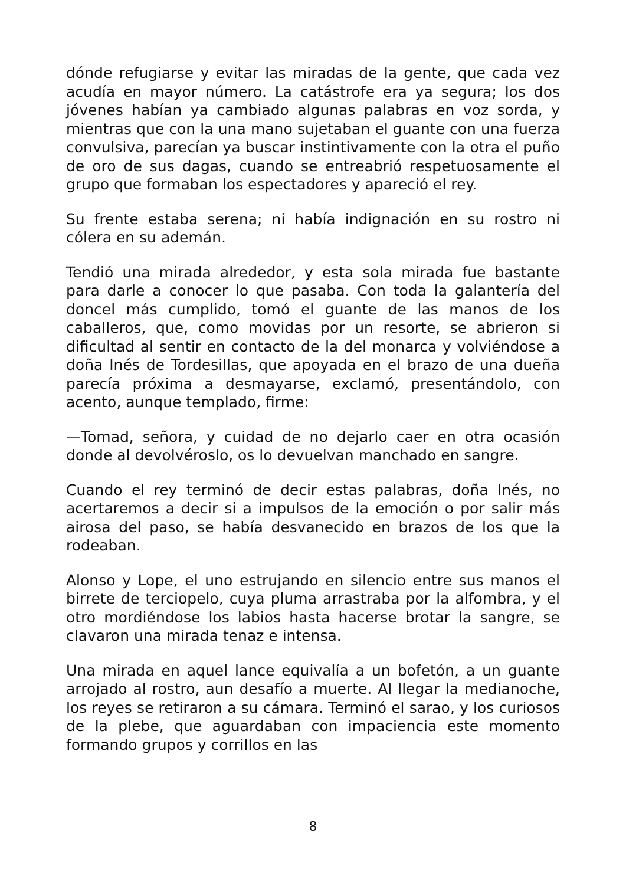dónde refugiarse y evitar las miradas de la gente, que cada vez acudía en mayor número. La catástrofe era ya segura; los dos jóvenes habían ya cambiado algunas palabras en voz sorda, y mientras que con la una mano sujetaban el guante con una fuerza convulsiva, parecían ya buscar instintivamente con la otra el puño de oro de sus dagas, cuando se entreabrió respetuosamente el grupo que formaban los espectadores y apareció el rey.
Su frente estaba serena; ni había indignación en su rostro ni cólera en su ademán.
Tendió una mirada alrededor, y esta sola mirada fue bastante para darle a conocer lo que pasaba. Con toda la galantería del doncel más cumplido, tomó el guante de las manos de los caballeros, que, como movidas por un resorte, se abrieron si dificultad al sentir en contacto de la del monarca y volviéndose a doña Inés de Tordesillas, que apoyada en el brazo de una dueña parecía próxima a desmayarse, exclamó, presentándolo, con acento, aunque templado, firme:
—Tomad, señora, y cuidad de no dejarlo caer en otra ocasión donde al devolvéroslo, os lo devuelvan manchado en sangre.
Cuando el rey terminó de decir estas palabras, doña Inés, no acertaremos a decir si a impulsos de la emoción o por salir más airosa del paso, se había desvanecido en brazos de los que la rodeaban.
Alonso y Lope, el uno estrujando en silencio entre sus manos el birrete de terciopelo, cuya pluma arrastraba por la alfombra, y el otro mordiéndose los labios hasta hacerse brotar la sangre, se clavaron una mirada tenaz e intensa.
Una mirada en aquel lance equivalía a un bofetón, a un guante arrojado al rostro, aun desafío a muerte. Al llegar la medianoche, los reyes se retiraron a su cámara. Terminó el sarao, y los curiosos de la plebe, que aguardaban con impaciencia este momento formando grupos y corrillos en las
8